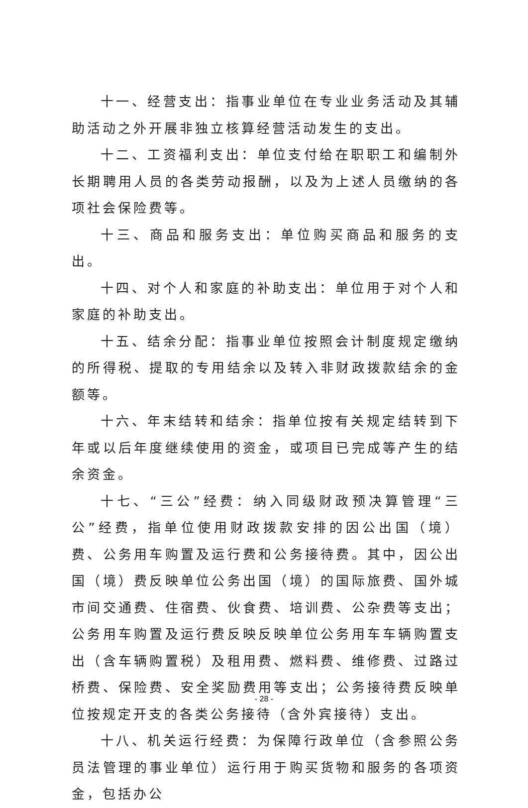十一、经营支出：指事业单位在专业业务活动及其辅助活动之外开展非独立核算经营活动发生的支出。
十二、工资福利支出：单位支付给在职职工和编制外长期聘用人员的各类劳动报酬，以及为上述人员缴纳的各项社会保险费等。
十三、商品和服务支出：单位购买商品和服务的支出。
十四、对个人和家庭的补助支出：单位用于对个人和家庭的补助支出。
十五、结余分配：指事业单位按照会计制度规定缴纳的所得税、提取的专用结余以及转入非财政拨款结余的金额等。
十六、年末结转和结余：指单位按有关规定结转到下年或以后年度继续使用的资金，或项目已完成等产生的结余资金。
十七、“三公”经费：纳入同级财政预决算管理“三公”经费，指单位使用财政拨款安排的因公出国（境）费、公务用车购置及运行费和公务接待费。其中，因公出国（境）费反映单位公务出国（境）的国际旅费、国外城市间交通费、住宿费、伙食费、培训费、公杂费等支出；公务用车购置及运行费反映反映单位公务用车车辆购置支出（含车辆购置税）及租用费、燃料费、维修费、过路过桥费、保险费、安全奖励费用等支出；公务接待费反映单位按规定开支的各类公务接待（含外宾接待）支出。
十八、机关运行经费：为保障行政单位（含参照公务员法管理的事业单位）运行用于购买货物和服务的各项资金，包括办公
- 28 -